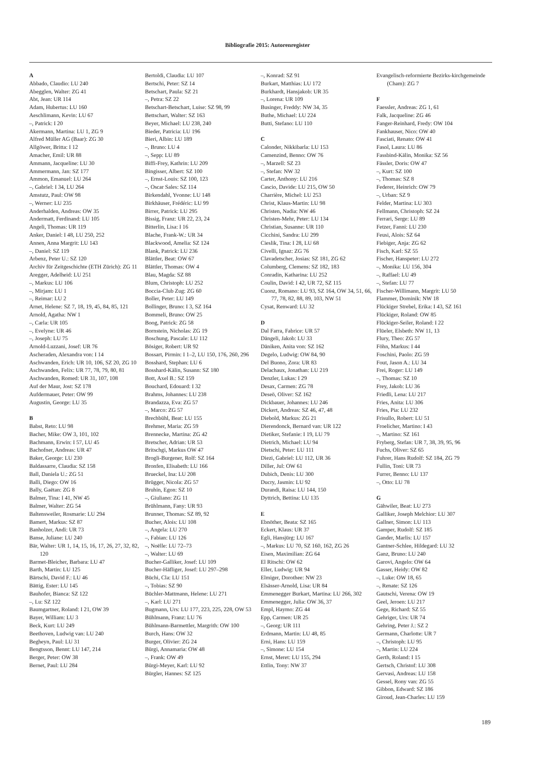Bibliografie 2015: Autorenregister
A
Abbado, Claudio: LU 240
Abegglen, Walter: ZG 41
Abt, Jean: UR 114
Adam, Hubertus: LU 160
Aeschlimann, Kevin: LU 67
–, Patrick: I 20
Akermann, Martina: LU 1, ZG 9
Alfred Müller AG (Baar): ZG 30
Allgöwer, Britta: I 12
Amacher, Emil: UR 88
Ammann, Jacqueline: LU 30
Ammermann, Jan: SZ 177
Ammon, Emanuel: LU 264
–, Gabriel: I 34, LU 264
Amstutz, Paul: OW 98
–, Werner: LU 235
Anderhalden, Andreas: OW 35
Andermatt, Ferdinand: LU 105
Angeli, Thomas: UR 119
Anker, Daniel: I 48, LU 250, 252
Annen, Anna Margrit: LU 143
–, Daniel: SZ 119
Arbenz, Peter U.: SZ 120
Archiv für Zeitgeschichte (ETH Zürich): ZG 11
Aregger, Adelheid: LU 251
–, Markus: LU 106
–, Mirjam: LU 1
–, Reimar: LU 2
Arnet, Helene: SZ 7, 18, 19, 45, 84, 85, 121
Arnold, Agatha: NW 1
–, Carla: UR 105
–, Evelyne: UR 46
–, Joseph: LU 75
Arnold-Luzzani, Josef: UR 76
Ascheraden, Alexandra von: I 14
Aschwanden, Erich: UR 10, 106, SZ 20, ZG 10
Aschwanden, Felix: UR 77, 78, 79, 80, 81
Aschwanden, Romed: UR 31, 107, 108
Auf der Maur, Jost: SZ 178
Aufdermauer, Peter: OW 99
Augustin, George: LU 35
B
Babst, Reto: LU 98
Bacher, Mike: OW 3, 101, 102
Bachmann, Erwin: I 57, LU 45
Bachofner, Andreas: UR 47
Baker, George: LU 230
Baldassarre, Claudia: SZ 158
Ball, Daniela U.: ZG 51
Balli, Diego: OW 16
Bally, Gaëtan: ZG 8
Balmer, Tina: I 41, NW 45
Balmer, Walter: ZG 54
Baltensweiler, Rosmarie: LU 294
Bamert, Markus: SZ 87
Banholzer, Andi: UR 73
Banse, Juliane: LU 240
Bär, Walter: UR 1, 14, 15, 16, 17, 26, 27, 32, 82, 120
Barmet-Bleicher, Barbara: LU 47
Barth, Martin: LU 125
Bärtschi, David F.: LU 46
Bättig, Ester: LU 145
Bauhofer, Bianca: SZ 122
–, Lu: SZ 122
Baumgartner, Roland: I 21, OW 39
Bayer, William: LU 3
Beck, Kurt: LU 249
Beethoven, Ludwig van: LU 240
Begheyn, Paul: LU 31
Bengtsson, Bennt: LU 147, 214
Berger, Peter: OW 38
Bernet, Paul: LU 284
Bertoldi, Claudia: LU 107
Bertschi, Peter: SZ 14
Betschart, Paula: SZ 21
–, Petra: SZ 22
Betschart-Betschart, Luise: SZ 98, 99
Bettschart, Walter: SZ 163
Beyer, Michael: LU 238, 240
Bieder, Patricia: LU 196
Bieri, Albin: LU 189
–, Bruno: LU 4
–, Sepp: LU 89
Biffi-Frey, Kathrin: LU 209
Bingisser, Albert: SZ 100
–, Ernst-Louis: SZ 100, 123
–, Oscar Sales: SZ 114
Birkendahl, Yvonne: LU 148
Birkhäuser, Frédéric: LU 99
Birrer, Patrick: LU 295
Bissig, Franz: UR 22, 23, 24
Bitterlin, Lisa: I 16
Blache, Frank-W.: UR 34
Blackwood, Amelia: SZ 124
Blank, Patrick: LU 236
Blättler, Beat: OW 67
Blättler, Thomas: OW 4
Blau, Magda: SZ 88
Blum, Christoph: LU 252
Boccia-Club Zug: ZG 60
Boller, Peter: LU 149
Bollinger, Bruno: I 3, SZ 164
Bommeli, Bruno: OW 25
Boog, Patrick: ZG 58
Bornstein, Nicholas: ZG 19
Boschung, Pascale: LU 112
Bösiger, Robert: UR 92
Bossart, Pirmin: I 1–2, LU 150, 176, 260, 296
Bosshard, Stephan: LU 6
Bosshard-Kälin, Susann: SZ 180
Bott, Axel B.: SZ 159
Bouchard, Edouard: I 32
Brahms, Johannes: LU 238
Brandazza, Eva: ZG 57
–, Marco: ZG 57
Brechbühl, Beat: LU 155
Brehmer, Maria: ZG 59
Brennecke, Martina: ZG 42
Bretscher, Adrian: UR 53
Britschgi, Markus OW 47
Brogli-Burgener, Rolf: SZ 164
Bronfen, Elisabeth: LU 166
Brueckel, Ina: LU 208
Brügger, Nicola: ZG 57
Bruhin, Egon: SZ 10
–, Giuliano: ZG 11
Brühlmann, Fany: UR 93
Brunner, Thomas: SZ 89, 92
Bucher, Alois: LU 108
–, Angela: LU 270
–, Fabian: LU 126
–, Noëlle: LU 72–73
–, Walter: LU 69
Bucher-Galliker, Josef: LU 109
Bucher-Häfliger, Josef: LU 297–298
Büchi, Cla: LU 151
–, Tobias: SZ 90
Büchler-Mattmann, Helene: LU 271
–, Karl: LU 271
Bugmann, Urs: LU 177, 223, 225, 228, OW 53
Bühlmann, Franz: LU 76
Bühlmann-Barmettler, Margrith: OW 100
Burch, Hans: OW 32
Burger, Olivier: ZG 24
Bürgi, Annamaria: OW 48
–, Frank: OW 49
Bürgi-Meyer, Karl: LU 92
Bürgler, Hannes: SZ 125
–, Konrad: SZ 91
Burkart, Matthias: LU 172
Burkhardt, Hansjakob: UR 35
–, Lorena: UR 109
Businger, Freddy: NW 34, 35
Buthe, Michael: LU 224
Butti, Stefano: LU 110
C
Calonder, Nikkibarla: LU 153
Camenzind, Benno: OW 76
–, Marzell: SZ 23
–, Stefan: NW 32
Carter, Anthony: LU 216
Cascio, Davide: LU 215, OW 50
Charrière, Michel: LU 253
Christ, Klaus-Martin: LU 98
Christen, Nadia: NW 46
Christen-Mehr, Peter: LU 134
Christian, Susanne: UR 110
Cicchini, Sandra: LU 299
Cieslik, Tina: I 28, LU 68
Civelli, Ignaz: ZG 76
Clavadetscher, Josias: SZ 181, ZG 62
Columberg, Clemens: SZ 182, 183
Conradin, Katharina: LU 252
Coulin, David: I 42, UR 72, SZ 115
Cuonz, Romano: LU 93, SZ 164, OW 34, 51, 66, 77, 78, 82, 88, 89, 103, NW 51
Cysat, Renward: LU 32
D
Dal Farra, Fabrice: UR 57
Dängeli, Jakob: LU 33
Däniken, Anita von: SZ 162
Degelo, Ludwig: OW 84, 90
Del Buono, Zora: UR 83
Delachaux, Jonathan: LU 219
Denzler, Lukas: I 29
Desax, Carmen: ZG 78
Deseö, Oliver: SZ 162
Dickbauer, Johannes: LU 246
Dickert, Andreas: SZ 46, 47, 48
Diebold, Markus: ZG 21
Dierendonck, Bernard van: UR 122
Dietiker, Stefanie: I 19, LU 79
Dietrich, Michael: LU 94
Dietschi, Peter: LU 111
Diezi, Gabriel: LU 112, UR 36
Diller, Jul: OW 61
Dubich, Denis: LU 300
Ducry, Jasmin: LU 92
Durandi, Raisa: LU 144, 150
Dyttrich, Bettina: LU 135
E
Ebnöther, Beata: SZ 165
Eckert, Klaus: UR 37
Egli, Hansjürg: LU 167
–, Markus: LU 70, SZ 160, 162, ZG 26
Eisen, Maximilian: ZG 64
El Ritschi: OW 62
Eller, Ludwig: UR 94
Elmiger, Dorothee: NW 23
Elsässer-Arnold, Lisa: UR 84
Emmenegger Burkart, Martina: LU 266, 302
Emmenegger, Julia: OW 36, 37
Empl, Haymo: ZG 44
Epp, Carmen: UR 25
–, Georg: UR 111
Erdmann, Martin: LU 48, 85
Erni, Hans: LU 159
–, Simone: LU 154
Ernst, Meret: LU 155, 294
Ettlin, Tony: NW 37
Evangelisch-reformierte Bezirks-kirchgemeinde (Cham): ZG 7
F
Faessler, Andreas: ZG 1, 61
Falk, Jacqueline: ZG 46
Fanger-Reinhard, Fredy: OW 104
Fankhauser, Nico: OW 40
Fasciati, Renato: OW 41
Fasol, Laura: LU 86
Fassbind-Kälin, Monika: SZ 56
Fässler, Doris: OW 47
–, Kurt: SZ 100
–, Thomas: SZ 8
Federer, Heinrich: OW 79
–, Urban: SZ 9
Felder, Martina: LU 303
Fellmann, Christoph: SZ 24
Ferrari, Serge: LU 89
Fetzer, Fanni: LU 230
Feusi, Alois: SZ 64
Fiebiger, Anja: ZG 62
Fisch, Karl: SZ 55
Fischer, Hanspeter: LU 272
–, Monika: LU 156, 304
–, Raffael: LU 49
–, Stefan: LU 77
Fischer-Willimann, Margrit: LU 50
Flammer, Dominik: NW 18
Flückiger Strebel, Erika: I 43, SZ 161
Flückiger, Roland: OW 85
Flückiger-Seiler, Roland: I 22
Flüeler, Elsbeth: NW 11, 13
Flury, Theo: ZG 57
Föhn, Markus: I 44
Foschini, Paolo: ZG 59
Fout, Jason A.: LU 34
Frei, Roger: LU 149
–, Thomas: SZ 10
Frey, Jakob: LU 36
Friedli, Lena: LU 217
Fries, Anita: LU 306
Fries, Pia: LU 232
Frisullo, Robert: LU 51
Froelicher, Martino: I 43
–, Martino: SZ 161
Fryberg, Stefan: UR 7, 38, 39, 95, 96
Fuchs, Oliver: SZ 65
Fuhrer, Hans Rudolf: SZ 184, ZG 79
Fullin, Toni: UR 73
Furrer, Benno: LU 137
–, Otto: LU 78
G
Gähwiler, Beat: LU 273
Galliker, Joseph Melchior: LU 307
Gallner, Simon: LU 113
Gamper, Rudolf: SZ 185
Gander, Marlis: LU 157
Gantner-Schlee, Hildegard: LU 32
Ganz, Bruno: LU 240
Garovi, Angelo: OW 64
Gasser, Heidy: OW 82
–, Luke: OW 18, 65
–, Renate: SZ 126
Gautschi, Verena: OW 19
Geel, Jeroen: LU 217
Gege, Richard: SZ 55
Gehriger, Urs: UR 74
Gehring, Peter J.: SZ 2
Germann, Charlotte: UR 7
–, Christoph: LU 95
–, Martin: LU 224
Gerth, Roland: I 15
Gertsch, Christof: LU 308
Gervasi, Andreas: LU 158
Gessel, Rony van: ZG 55
Gibbon, Edward: SZ 186
Giroud, Jean-Charles: LU 159
189